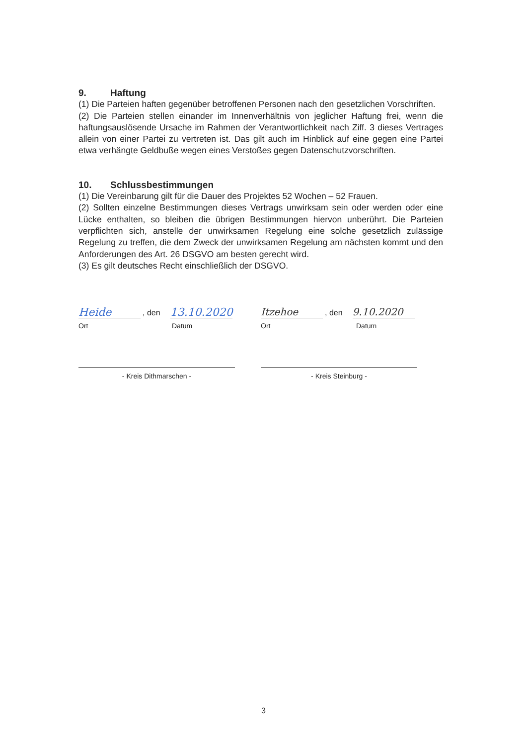9. Haftung
(1) Die Parteien haften gegenüber betroffenen Personen nach den gesetzlichen Vorschriften.
(2) Die Parteien stellen einander im Innenverhältnis von jeglicher Haftung frei, wenn die haftungsauslösende Ursache im Rahmen der Verantwortlichkeit nach Ziff. 3 dieses Vertrages allein von einer Partei zu vertreten ist. Das gilt auch im Hinblick auf eine gegen eine Partei etwa verhängte Geldbuße wegen eines Verstoßes gegen Datenschutzvorschriften.
10. Schlussbestimmungen
(1) Die Vereinbarung gilt für die Dauer des Projektes 52 Wochen – 52 Frauen.
(2) Sollten einzelne Bestimmungen dieses Vertrags unwirksam sein oder werden oder eine Lücke enthalten, so bleiben die übrigen Bestimmungen hiervon unberührt. Die Parteien verpflichten sich, anstelle der unwirksamen Regelung eine solche gesetzlich zulässige Regelung zu treffen, die dem Zweck der unwirksamen Regelung am nächsten kommt und den Anforderungen des Art. 26 DSGVO am besten gerecht wird.
(3) Es gilt deutsches Recht einschließlich der DSGVO.
Heide, den 13.10.2020
Ort Datum
- Kreis Dithmarschen -
Itzehoe, den 9.10.2020
Ort Datum
- Kreis Steinburg -
3